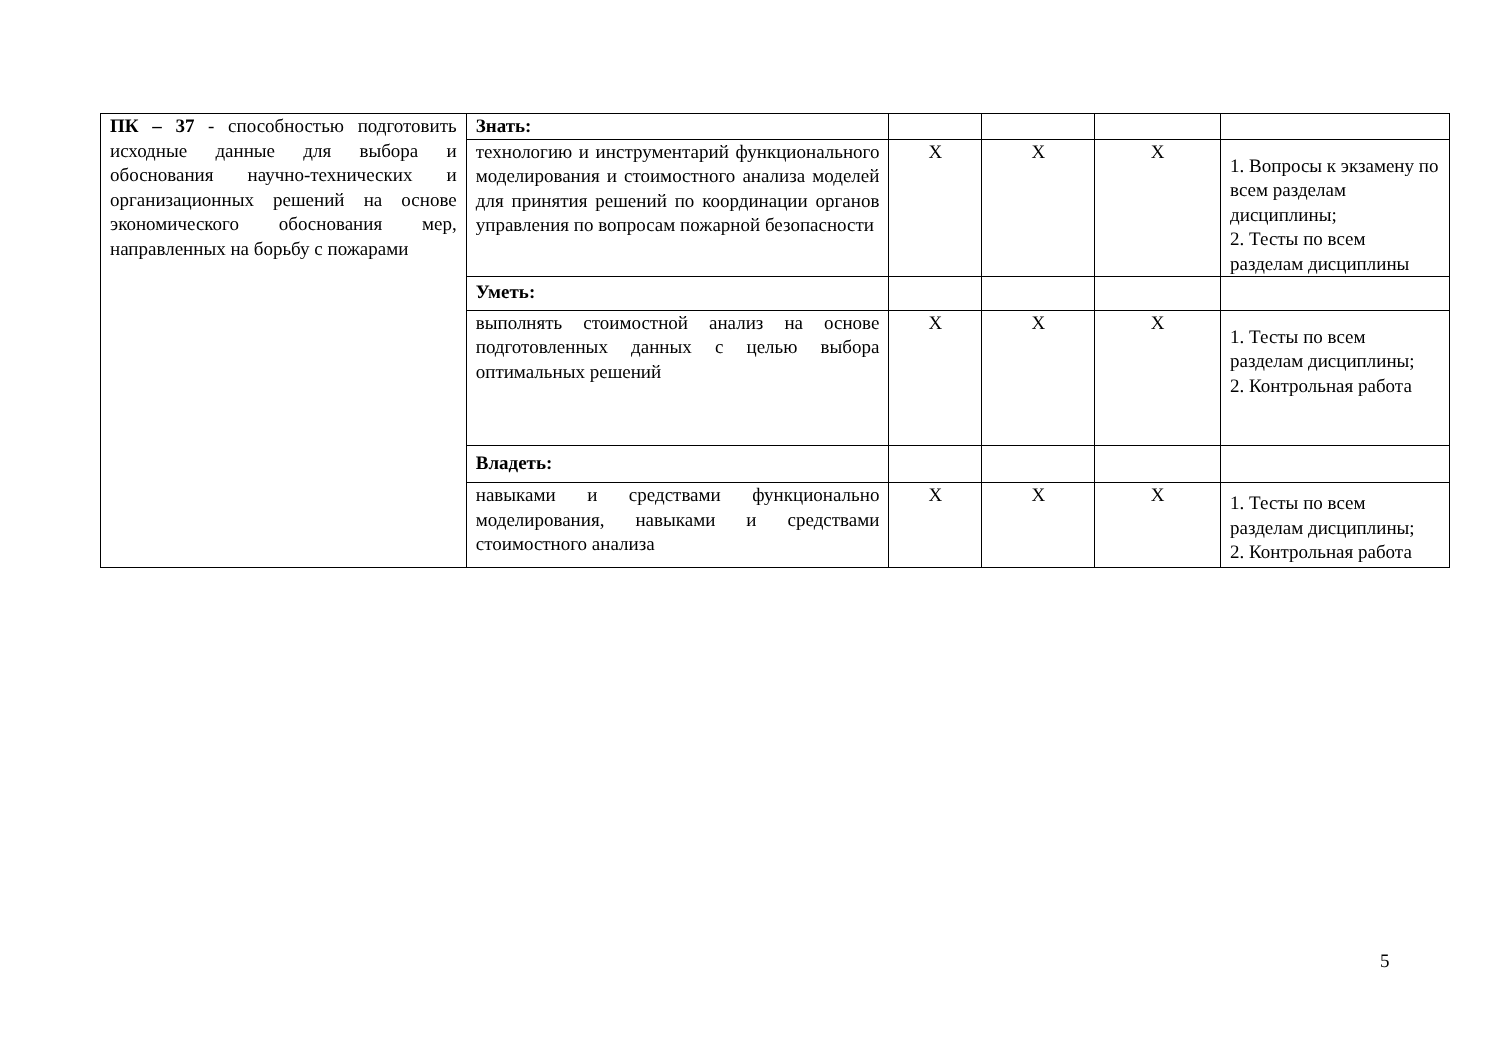| ПК – 37 - способностью подготовить исходные данные для выбора и обоснования научно-технических и организационных решений на основе экономического обоснования мер, направленных на борьбу с пожарами | Знать: | | | | |
| | технологию и инструментарий функционального моделирования и стоимостного анализа моделей для принятия решений по координации органов управления по вопросам пожарной безопасности | X | X | X | 1. Вопросы к экзамену по всем разделам дисциплины; 2. Тесты по всем разделам дисциплины |
| | Уметь: | | | | |
| | выполнять стоимостной анализ на основе подготовленных данных с целью выбора оптимальных решений | X | X | X | 1. Тесты по всем разделам дисциплины; 2. Контрольная работа |
| | Владеть: | | | | |
| | навыками и средствами функционально моделирования, навыками и средствами стоимостного анализа | X | X | X | 1. Тесты по всем разделам дисциплины; 2. Контрольная работа |
5